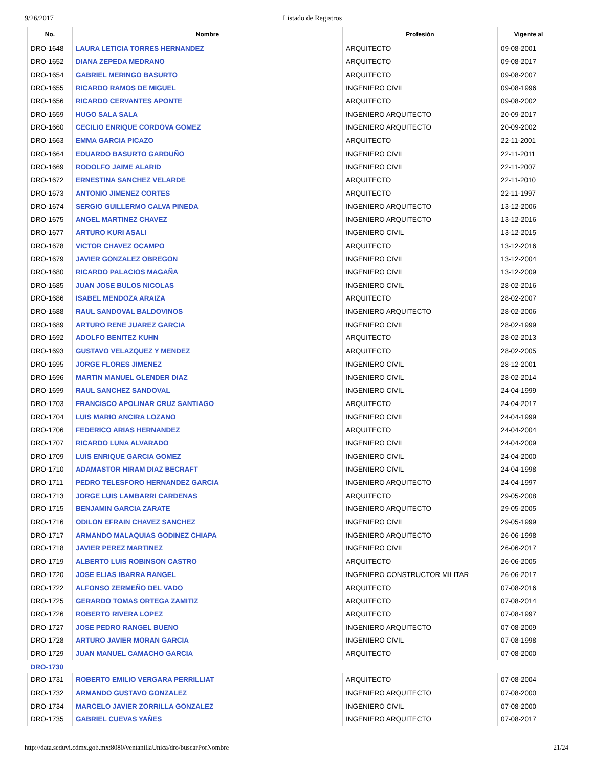9/26/2017 Listado de Registros
| No. | Nombre | Profesión | Vigente al |
| --- | --- | --- | --- |
| DRO-1648 | LAURA LETICIA TORRES HERNANDEZ | ARQUITECTO | 09-08-2001 |
| DRO-1652 | DIANA ZEPEDA MEDRANO | ARQUITECTO | 09-08-2017 |
| DRO-1654 | GABRIEL MERINGO BASURTO | ARQUITECTO | 09-08-2007 |
| DRO-1655 | RICARDO RAMOS DE MIGUEL | INGENIERO CIVIL | 09-08-1996 |
| DRO-1656 | RICARDO CERVANTES APONTE | ARQUITECTO | 09-08-2002 |
| DRO-1659 | HUGO SALA SALA | INGENIERO ARQUITECTO | 20-09-2017 |
| DRO-1660 | CECILIO ENRIQUE CORDOVA GOMEZ | INGENIERO ARQUITECTO | 20-09-2002 |
| DRO-1663 | EMMA GARCIA PICAZO | ARQUITECTO | 22-11-2001 |
| DRO-1664 | EDUARDO BASURTO GARDUÑO | INGENIERO CIVIL | 22-11-2011 |
| DRO-1669 | RODOLFO JAIME ALARID | INGENIERO CIVIL | 22-11-2007 |
| DRO-1672 | ERNESTINA SANCHEZ VELARDE | ARQUITECTO | 22-11-2010 |
| DRO-1673 | ANTONIO JIMENEZ CORTES | ARQUITECTO | 22-11-1997 |
| DRO-1674 | SERGIO GUILLERMO CALVA PINEDA | INGENIERO ARQUITECTO | 13-12-2006 |
| DRO-1675 | ANGEL MARTINEZ CHAVEZ | INGENIERO ARQUITECTO | 13-12-2016 |
| DRO-1677 | ARTURO KURI ASALI | INGENIERO CIVIL | 13-12-2015 |
| DRO-1678 | VICTOR CHAVEZ OCAMPO | ARQUITECTO | 13-12-2016 |
| DRO-1679 | JAVIER GONZALEZ OBREGON | INGENIERO CIVIL | 13-12-2004 |
| DRO-1680 | RICARDO PALACIOS MAGAÑA | INGENIERO CIVIL | 13-12-2009 |
| DRO-1685 | JUAN JOSE BULOS NICOLAS | INGENIERO CIVIL | 28-02-2016 |
| DRO-1686 | ISABEL MENDOZA ARAIZA | ARQUITECTO | 28-02-2007 |
| DRO-1688 | RAUL SANDOVAL BALDOVINOS | INGENIERO ARQUITECTO | 28-02-2006 |
| DRO-1689 | ARTURO RENE JUAREZ GARCIA | INGENIERO CIVIL | 28-02-1999 |
| DRO-1692 | ADOLFO BENITEZ KUHN | ARQUITECTO | 28-02-2013 |
| DRO-1693 | GUSTAVO VELAZQUEZ Y MENDEZ | ARQUITECTO | 28-02-2005 |
| DRO-1695 | JORGE FLORES JIMENEZ | INGENIERO CIVIL | 28-12-2001 |
| DRO-1696 | MARTIN MANUEL GLENDER DIAZ | INGENIERO CIVIL | 28-02-2014 |
| DRO-1699 | RAUL SANCHEZ SANDOVAL | INGENIERO CIVIL | 24-04-1999 |
| DRO-1703 | FRANCISCO APOLINAR CRUZ SANTIAGO | ARQUITECTO | 24-04-2017 |
| DRO-1704 | LUIS MARIO ANCIRA LOZANO | INGENIERO CIVIL | 24-04-1999 |
| DRO-1706 | FEDERICO ARIAS HERNANDEZ | ARQUITECTO | 24-04-2004 |
| DRO-1707 | RICARDO LUNA ALVARADO | INGENIERO CIVIL | 24-04-2009 |
| DRO-1709 | LUIS ENRIQUE GARCIA GOMEZ | INGENIERO CIVIL | 24-04-2000 |
| DRO-1710 | ADAMASTOR HIRAM DIAZ BECRAFT | INGENIERO CIVIL | 24-04-1998 |
| DRO-1711 | PEDRO TELESFORO HERNANDEZ GARCIA | INGENIERO ARQUITECTO | 24-04-1997 |
| DRO-1713 | JORGE LUIS LAMBARRI CARDENAS | ARQUITECTO | 29-05-2008 |
| DRO-1715 | BENJAMIN GARCIA ZARATE | INGENIERO ARQUITECTO | 29-05-2005 |
| DRO-1716 | ODILON EFRAIN CHAVEZ SANCHEZ | INGENIERO CIVIL | 29-05-1999 |
| DRO-1717 | ARMANDO MALAQUIAS GODINEZ CHIAPA | INGENIERO ARQUITECTO | 26-06-1998 |
| DRO-1718 | JAVIER PEREZ MARTINEZ | INGENIERO CIVIL | 26-06-2017 |
| DRO-1719 | ALBERTO LUIS ROBINSON CASTRO | ARQUITECTO | 26-06-2005 |
| DRO-1720 | JOSE ELIAS IBARRA RANGEL | INGENIERO CONSTRUCTOR MILITAR | 26-06-2017 |
| DRO-1722 | ALFONSO ZERMEÑO DEL VADO | ARQUITECTO | 07-08-2016 |
| DRO-1725 | GERARDO TOMAS ORTEGA ZAMITIZ | ARQUITECTO | 07-08-2014 |
| DRO-1726 | ROBERTO RIVERA LOPEZ | ARQUITECTO | 07-08-1997 |
| DRO-1727 | JOSE PEDRO RANGEL BUENO | INGENIERO ARQUITECTO | 07-08-2009 |
| DRO-1728 | ARTURO JAVIER MORAN GARCIA | INGENIERO CIVIL | 07-08-1998 |
| DRO-1729 | JUAN MANUEL CAMACHO GARCIA | ARQUITECTO | 07-08-2000 |
| DRO-1730 | | | |
| DRO-1731 | ROBERTO EMILIO VERGARA PERRILLIAT | ARQUITECTO | 07-08-2004 |
| DRO-1732 | ARMANDO GUSTAVO GONZALEZ | INGENIERO ARQUITECTO | 07-08-2000 |
| DRO-1734 | MARCELO JAVIER ZORRILLA GONZALEZ | INGENIERO CIVIL | 07-08-2000 |
| DRO-1735 | GABRIEL CUEVAS YAÑES | INGENIERO ARQUITECTO | 07-08-2017 |
http://data.seduvi.cdmx.gob.mx:8080/ventanillaUnica/dro/buscarPorNombre 21/24